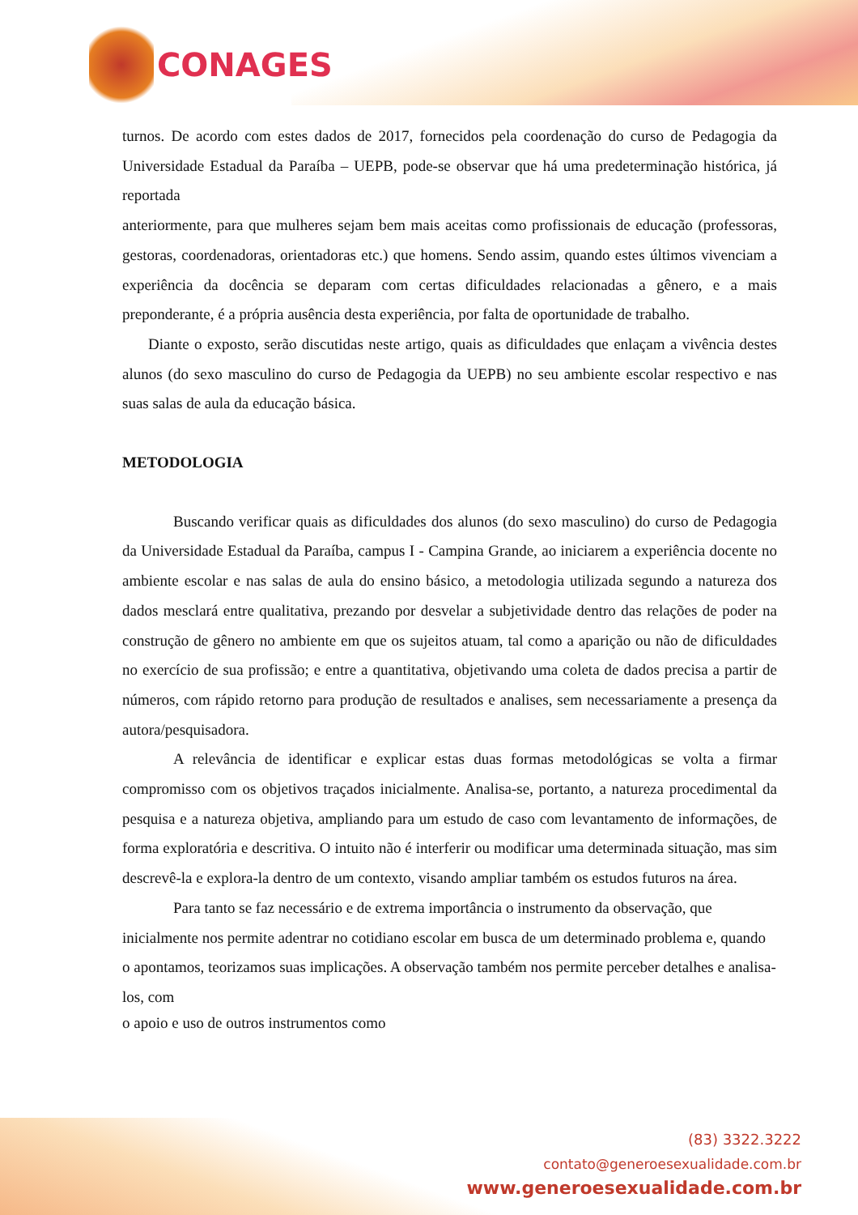CONAGES
turnos. De acordo com estes dados de 2017, fornecidos pela coordenação do curso de Pedagogia da Universidade Estadual da Paraíba – UEPB, pode-se observar que há uma predeterminação histórica, já reportada
anteriormente, para que mulheres sejam bem mais aceitas como profissionais de educação (professoras, gestoras, coordenadoras, orientadoras etc.) que homens. Sendo assim, quando estes últimos vivenciam a experiência da docência se deparam com certas dificuldades relacionadas a gênero, e a mais preponderante, é a própria ausência desta experiência, por falta de oportunidade de trabalho.
Diante o exposto, serão discutidas neste artigo, quais as dificuldades que enlaçam a vivência destes alunos (do sexo masculino do curso de Pedagogia da UEPB) no seu ambiente escolar respectivo e nas suas salas de aula da educação básica.
METODOLOGIA
Buscando verificar quais as dificuldades dos alunos (do sexo masculino) do curso de Pedagogia da Universidade Estadual da Paraíba, campus I - Campina Grande, ao iniciarem a experiência docente no ambiente escolar e nas salas de aula do ensino básico, a metodologia utilizada segundo a natureza dos dados mesclará entre qualitativa, prezando por desvelar a subjetividade dentro das relações de poder na construção de gênero no ambiente em que os sujeitos atuam, tal como a aparição ou não de dificuldades no exercício de sua profissão; e entre a quantitativa, objetivando uma coleta de dados precisa a partir de números, com rápido retorno para produção de resultados e analises, sem necessariamente a presença da autora/pesquisadora.
A relevância de identificar e explicar estas duas formas metodológicas se volta a firmar compromisso com os objetivos traçados inicialmente. Analisa-se, portanto, a natureza procedimental da pesquisa e a natureza objetiva, ampliando para um estudo de caso com levantamento de informações, de forma exploratória e descritiva. O intuito não é interferir ou modificar uma determinada situação, mas sim descrevê-la e explora-la dentro de um contexto, visando ampliar também os estudos futuros na área.
Para tanto se faz necessário e de extrema importância o instrumento da observação, que inicialmente nos permite adentrar no cotidiano escolar em busca de um determinado problema e, quando o apontamos, teorizamos suas implicações. A observação também nos permite perceber detalhes e analisa-los, com
o apoio e uso de outros instrumentos como
(83) 3322.3222
contato@generoesexualidade.com.br
www.generoesexualidade.com.br